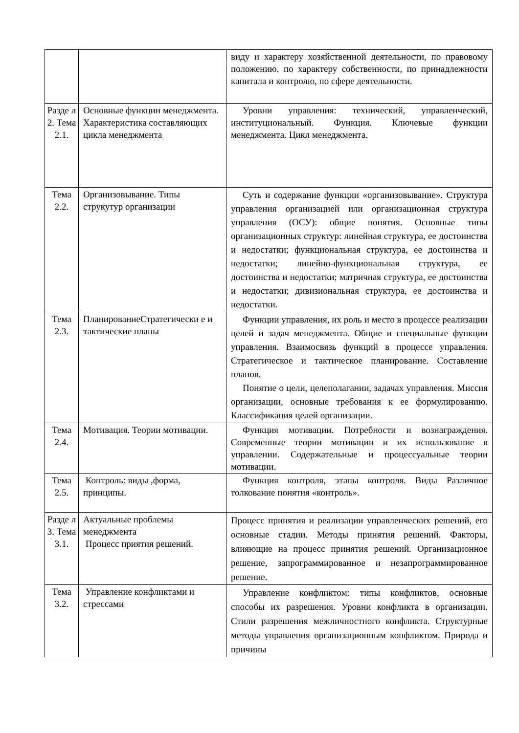| | | виду и характеру хозяйственной деятельности, по правовому положению, по характеру собственности, по принадлежности капитала и контролю, по сфере деятельности. |
| Разде л 2. Тема 2.1. | Основные функции менеджмента. Характеристика составляющих цикла менеджмента | Уровни управления: технический, управленческий, институциональный. Функция. Ключевые функции менеджмента. Цикл менеджмента. |
| Тема 2.2. | Организовывание. Типы струкутур организации | Суть и содержание функции «организовывание». Структура управления организацией или организационная структура управления (ОСУ): общие понятия. Основные типы организационных структур: линейная структура, ее достоинства и недостатки; функциональная структура, ее достоинства и недостатки; линейно-функциональная структура, ее достоинства и недостатки; матричная структура, ее достоинства и недостатки; дивизиональная структура, ее достоинства и недостатки. |
| Тема 2.3. | ПланированиеСтратегически е и тактические планы | Функции управления, их роль и место в процессе реализации целей и задач менеджмента. Общие и специальные функции управления. Взаимосвязь функций в процессе управления. Стратегическое и тактическое планирование. Составление планов. Понятие о цели, целеполагании, задачах управления. Миссия организации, основные требования к ее формулированию. Классификация целей организации. |
| Тема 2.4. | Мотивация. Теории мотивации. | Функция мотивации. Потребности и вознаграждения. Современные теории мотивации и их использование в управлении. Содержательные и процессуальные теории мотивации. |
| Тема 2.5. | Контроль: виды ,форма, принципы. | Функция контроля, этапы контроля. Виды Различное толкование понятия «контроль». |
| Разде л 3. Тема 3.1. | Актуальные проблемы менеджмента Процесс приятия решений. | Процесс принятия и реализации управленческих решений, его основные стадии. Методы принятия решений. Факторы, влияющие на процесс принятия решений. Организационное решение, запрограммированное и незапрограммированное решение. |
| Тема 3.2. | Управление конфликтами и стрессами | Управление конфликтом: типы конфликтов, основные способы их разрешения. Уровни конфликта в организации. Стили разрешения межличностного конфликта. Структурные методы управления организационным конфликтом. Природа и причины |